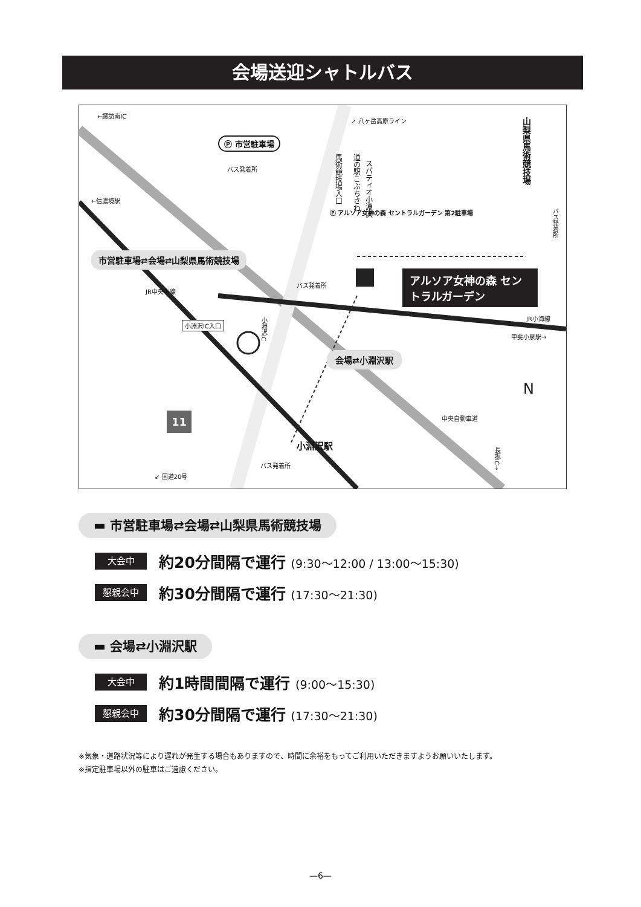会場送迎シャトルバス
↗ 八ヶ岳高原ライン
Ⓟ 市営駐車場
バス発着所
馬術競技場入口
道の駅こぶちさわ
スパティオ小淵沢
山梨県馬術競技場
バス発着所
Ⓟ アルソア女神の森 セントラルガーデン 第2駐車場
市営駐車場⇄会場⇄山梨県馬術競技場
バス発着所
アルソア女神の森 セントラルガーデン
←諏訪南IC
←信濃境駅
JR中央本線
JR小海線
甲斐小泉駅→
小淵沢IC入口
小淵沢IC
会場⇄小淵沢駅
N
中央自動車道 11
小淵沢駅
バス発着所
↙ 国道20号
長坂IC→
▬ 市営駐車場⇄会場⇄山梨県馬術競技場
大会中
約20分間隔で運行 (9:30〜12:00 / 13:00〜15:30)
懇親会中
約30分間隔で運行 (17:30〜21:30)
▬ 会場⇄小淵沢駅
大会中
約1時間間隔で運行 (9:00〜15:30)
懇親会中
約30分間隔で運行 (17:30〜21:30)
※気象・道路状況等により遅れが発生する場合もありますので、時間に余裕をもってご利用いただきますようお願いいたします。
※指定駐車場以外の駐車はご遠慮ください。
—6—